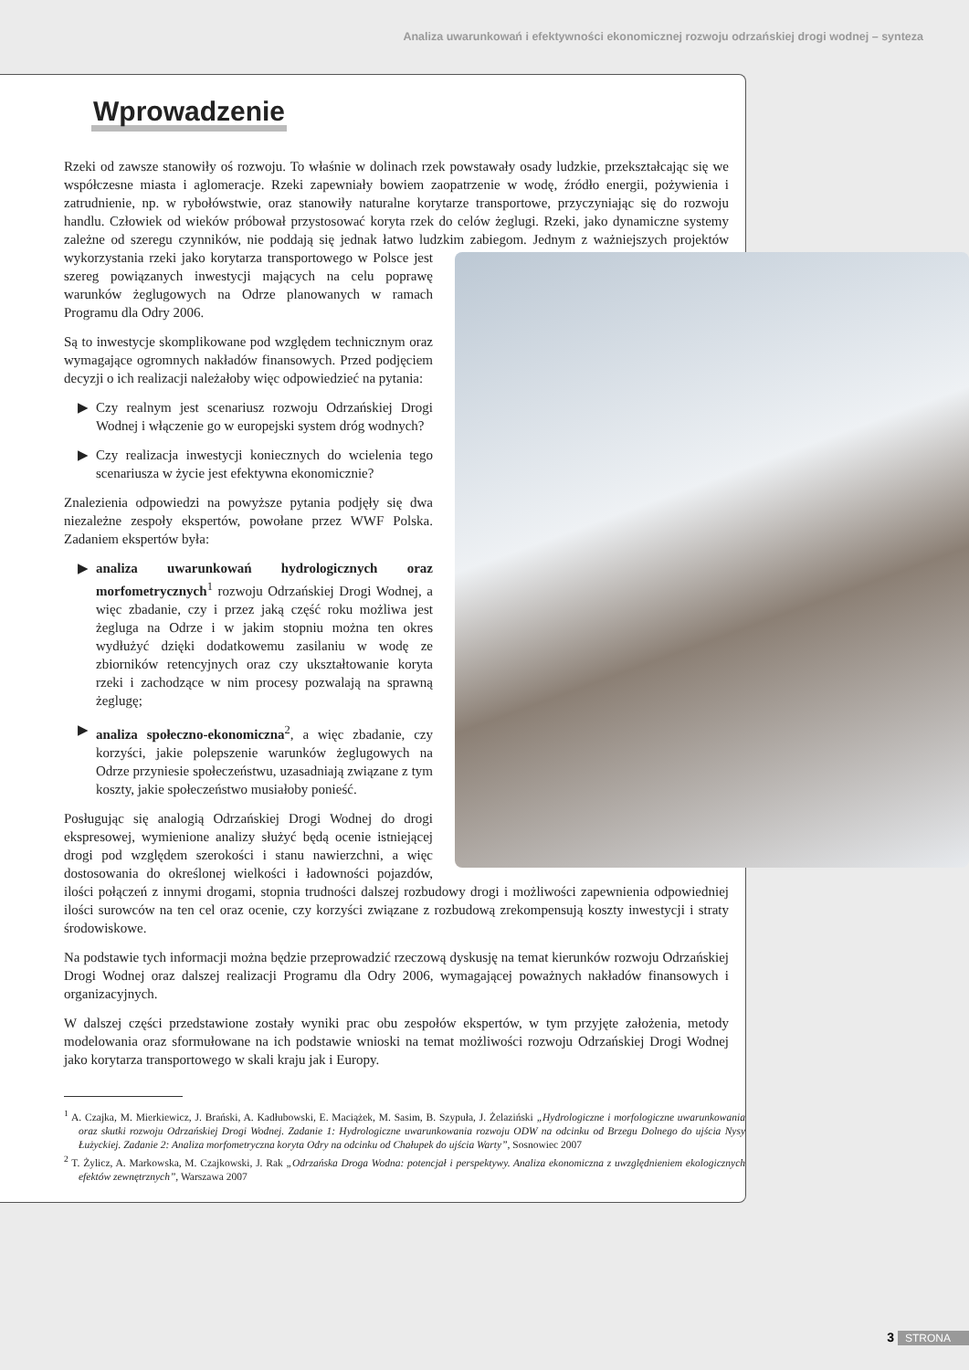Analiza uwarunkowań i efektywności ekonomicznej rozwoju odrzańskiej drogi wodnej – synteza
Wprowadzenie
Rzeki od zawsze stanowiły oś rozwoju. To właśnie w dolinach rzek powstawały osady ludzkie, przekształcając się we współczesne miasta i aglomeracje. Rzeki zapewniały bowiem zaopatrzenie w wodę, źródło energii, pożywienia i zatrudnienie, np. w rybołówstwie, oraz stanowiły naturalne korytarze transportowe, przyczyniając się do rozwoju handlu. Człowiek od wieków próbował przystosować koryta rzek do celów żeglugi. Rzeki, jako dynamiczne systemy zależne od szeregu czynników, nie poddają się jednak łatwo ludzkim zabiegom. Jednym z ważniejszych projektów wykorzystania rzeki jako korytarza transportowego w Polsce jest szereg powiązanych inwestycji mających na celu poprawę warunków żeglugowych na Odrze planowanych w ramach Programu dla Odry 2006.
Są to inwestycje skomplikowane pod względem technicznym oraz wymagające ogromnych nakładów finansowych. Przed podjęciem decyzji o ich realizacji należałoby więc odpowiedzieć na pytania:
▶ Czy realnym jest scenariusz rozwoju Odrzańskiej Drogi Wodnej i włączenie go w europejski system dróg wodnych?
▶ Czy realizacja inwestycji koniecznych do wcielenia tego scenariusza w życie jest efektywna ekonomicznie?
Znalezienia odpowiedzi na powyższe pytania podjęły się dwa niezależne zespoły ekspertów, powołane przez WWF Polska. Zadaniem ekspertów była:
▶ analiza uwarunkowań hydrologicznych oraz morfometrycznych<sup>1</sup> rozwoju Odrzańskiej Drogi Wodnej, a więc zbadanie, czy i przez jaką część roku możliwa jest żegluga na Odrze i w jakim stopniu można ten okres wydłużyć dzięki dodatkowemu zasilaniu w wodę ze zbiorników retencyjnych oraz czy ukształtowanie koryta rzeki i zachodzące w nim procesy pozwalają na sprawną żeglugę;
▶ analiza społeczno-ekonomiczna<sup>2</sup>, a więc zbadanie, czy korzyści, jakie polepszenie warunków żeglugowych na Odrze przyniesie społeczeństwu, uzasadniają związane z tym koszty, jakie społeczeństwo musiałoby ponieść.
Posługując się analogią Odrzańskiej Drogi Wodnej do drogi ekspresowej, wymienione analizy służyć będą ocenie istniejącej drogi pod względem szerokości i stanu nawierzchni, a więc dostosowania do określonej wielkości i ładowności pojazdów, ilości połączeń z innymi drogami, stopnia trudności dalszej rozbudowy drogi i możliwości zapewnienia odpowiedniej ilości surowców na ten cel oraz ocenie, czy korzyści związane z rozbudową zrekompensują koszty inwestycji i straty środowiskowe.
Na podstawie tych informacji można będzie przeprowadzić rzeczową dyskusję na temat kierunków rozwoju Odrzańskiej Drogi Wodnej oraz dalszej realizacji Programu dla Odry 2006, wymagającej poważnych nakładów finansowych i organizacyjnych.
W dalszej części przedstawione zostały wyniki prac obu zespołów ekspertów, w tym przyjęte założenia, metody modelowania oraz sformułowane na ich podstawie wnioski na temat możliwości rozwoju Odrzańskiej Drogi Wodnej jako korytarza transportowego w skali kraju jak i Europy.
<sup>1</sup> A. Czajka, M. Mierkiewicz, J. Brański, A. Kadłubowski, E. Maciążek, M. Sasim, B. Szypuła, J. Żelaziński „Hydrologiczne i morfologiczne uwarunkowania oraz skutki rozwoju Odrzańskiej Drogi Wodnej. Zadanie 1: Hydrologiczne uwarunkowania rozwoju ODW na odcinku od Brzegu Dolnego do ujścia Nysy Łużyckiej. Zadanie 2: Analiza morfometryczna koryta Odry na odcinku od Chałupek do ujścia Warty”, Sosnowiec 2007
<sup>2</sup> T. Żylicz, A. Markowska, M. Czajkowski, J. Rak „Odrzańska Droga Wodna: potencjał i perspektywy. Analiza ekonomiczna z uwzględnieniem ekologicznych efektów zewnętrznych”, Warszawa 2007
3 STRONA